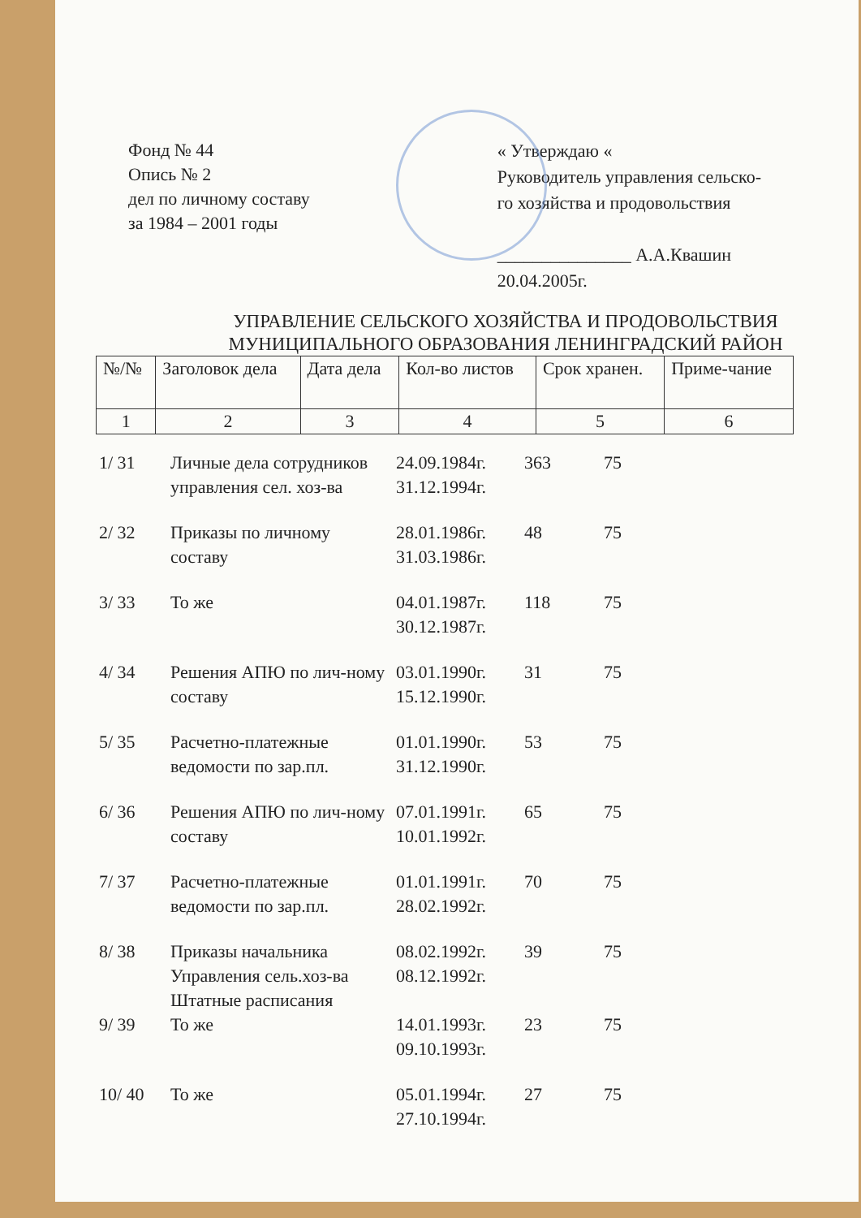Фонд № 44
Опись № 2
дел по личному составу
за 1984 – 2001 годы
« Утверждаю «
Руководитель управления сельско-
го хозяйства и продовольствия
_______________ А.А.Квашин
20.04.2005г.
УПРАВЛЕНИЕ СЕЛЬСКОГО ХОЗЯЙСТВА И ПРОДОВОЛЬСТВИЯ
МУНИЦИПАЛЬНОГО ОБРАЗОВАНИЯ ЛЕНИНГРАДСКИЙ РАЙОН
| №/№ | Заголовок дела | Дата дела | Кол-во листов | Срок хранен. | Приме-чание |
| --- | --- | --- | --- | --- | --- |
| 1 | 2 | 3 | 4 | 5 | 6 |
| 1/ 31 | Личные дела сотрудников управления сел. хоз-ва | 24.09.1984г. 31.12.1994г. | 363 | 75 | |
| 2/ 32 | Приказы по личному составу | 28.01.1986г. 31.03.1986г. | 48 | 75 | |
| 3/ 33 | То же | 04.01.1987г. 30.12.1987г. | 118 | 75 | |
| 4/ 34 | Решения АПЮ по лич-ному составу | 03.01.1990г. 15.12.1990г. | 31 | 75 | |
| 5/ 35 | Расчетно-платежные ведомости по зар.пл. | 01.01.1990г. 31.12.1990г. | 53 | 75 | |
| 6/ 36 | Решения АПЮ по лич-ному составу | 07.01.1991г. 10.01.1992г. | 65 | 75 | |
| 7/ 37 | Расчетно-платежные ведомости по зар.пл. | 01.01.1991г. 28.02.1992г. | 70 | 75 | |
| 8/ 38 | Приказы начальника Управления сель.хоз-ва Штатные расписания | 08.02.1992г. 08.12.1992г. | 39 | 75 | |
| 9/ 39 | То же | 14.01.1993г. 09.10.1993г. | 23 | 75 | |
| 10/ 40 | То же | 05.01.1994г. 27.10.1994г. | 27 | 75 | |